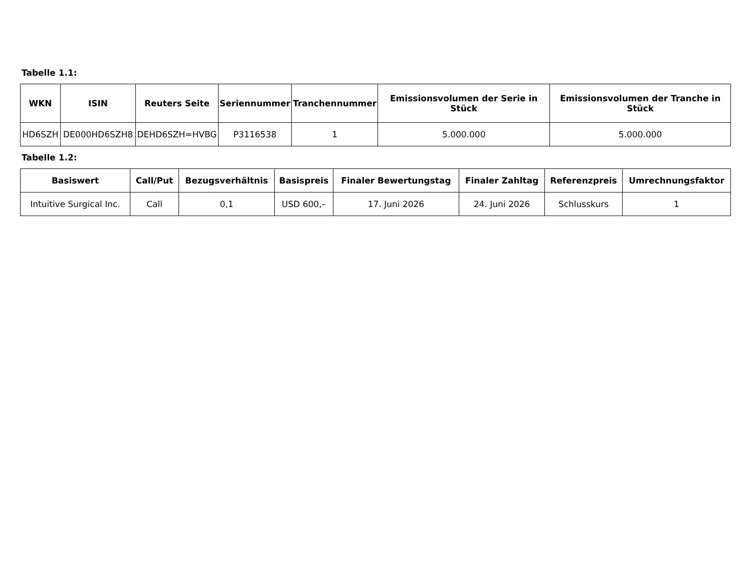Tabelle 1.1:
| WKN | ISIN | Reuters Seite | Seriennummer | Tranchennummer | Emissionsvolumen der Serie in Stück | Emissionsvolumen der Tranche in Stück |
| --- | --- | --- | --- | --- | --- | --- |
| HD6SZH | DE000HD6SZH8 | DEHD6SZH=HVBG | P3116538 | 1 | 5.000.000 | 5.000.000 |
Tabelle 1.2:
| Basiswert | Call/Put | Bezugsverhältnis | Basispreis | Finaler Bewertungstag | Finaler Zahltag | Referenzpreis | Umrechnungsfaktor |
| --- | --- | --- | --- | --- | --- | --- | --- |
| Intuitive Surgical Inc. | Call | 0,1 | USD 600,– | 17. Juni 2026 | 24. Juni 2026 | Schlusskurs | 1 |